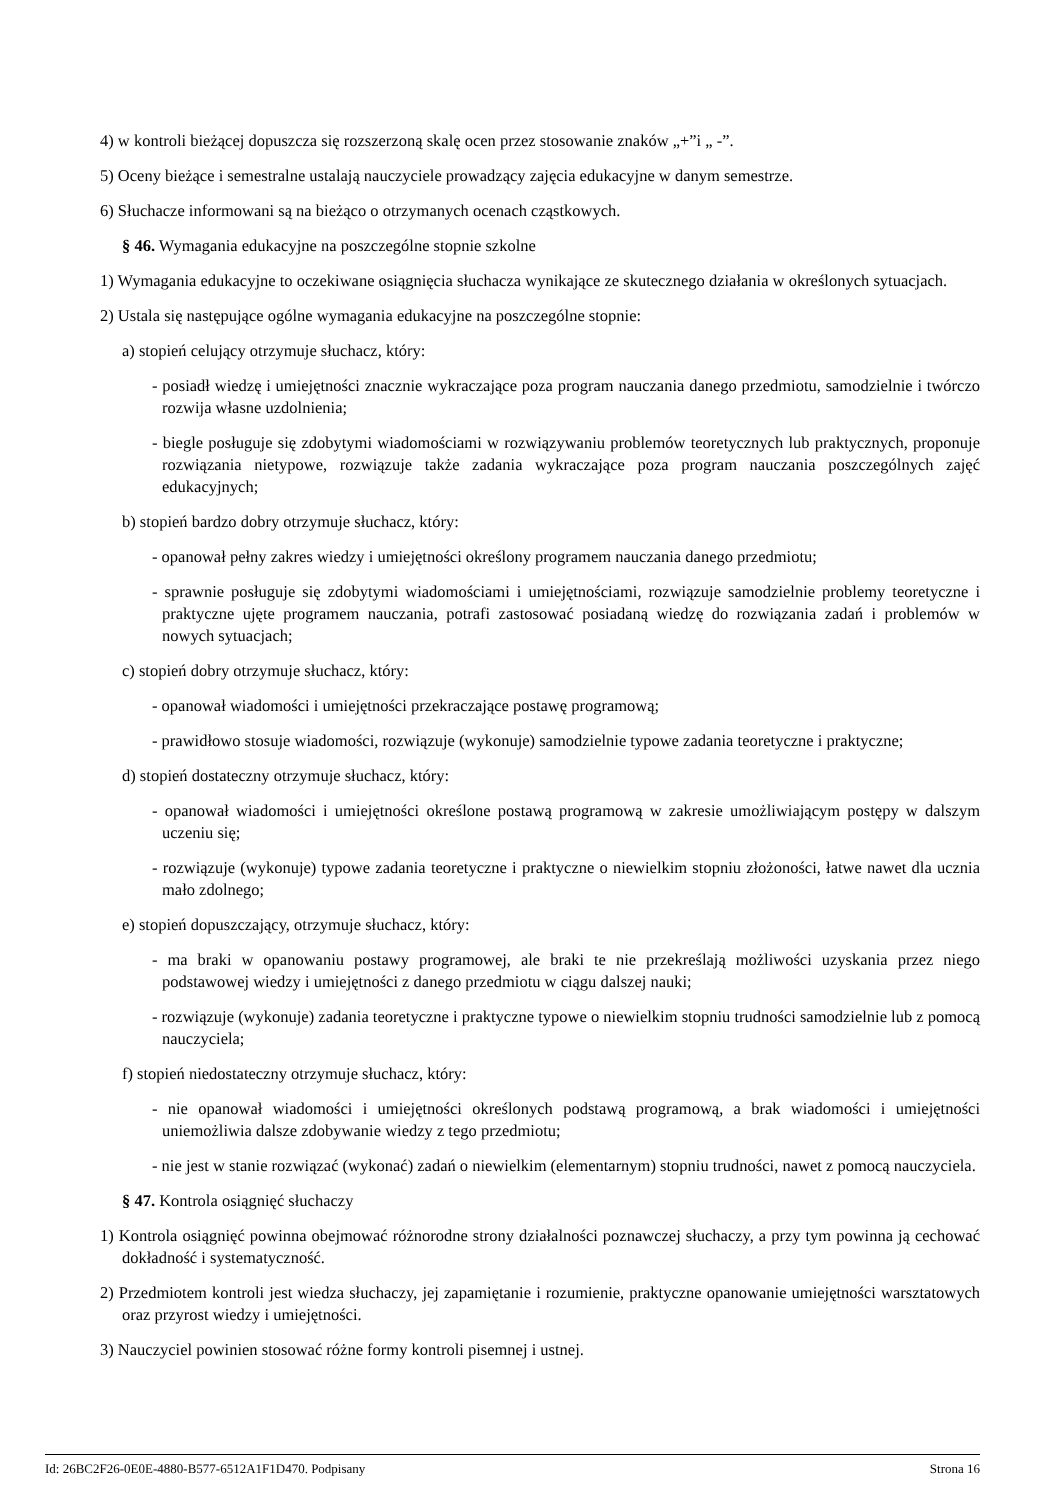4) w kontroli bieżącej dopuszcza się rozszerzoną skalę ocen przez stosowanie znaków „+”i „ -”.
5) Oceny bieżące i semestralne ustalają nauczyciele prowadzący zajęcia edukacyjne w danym semestrze.
6) Słuchacze informowani są na bieżąco o otrzymanych ocenach cząstkowych.
§ 46. Wymagania edukacyjne na poszczególne stopnie szkolne
1) Wymagania edukacyjne to oczekiwane osiągnięcia słuchacza wynikające ze skutecznego działania w określonych sytuacjach.
2) Ustala się następujące ogólne wymagania edukacyjne na poszczególne stopnie:
a) stopień celujący otrzymuje słuchacz, który:
- posiadł wiedzę i umiejętności znacznie wykraczające poza program nauczania danego przedmiotu, samodzielnie i twórczo rozwija własne uzdolnienia;
- biegle posługuje się zdobytymi wiadomościami w rozwiązywaniu problemów teoretycznych lub praktycznych, proponuje rozwiązania nietypowe, rozwiązuje także zadania wykraczające poza program nauczania poszczególnych zajęć edukacyjnych;
b) stopień bardzo dobry otrzymuje słuchacz, który:
- opanował pełny zakres wiedzy i umiejętności określony programem nauczania danego przedmiotu;
- sprawnie posługuje się zdobytymi wiadomościami i umiejętnościami, rozwiązuje samodzielnie problemy teoretyczne i praktyczne ujęte programem nauczania, potrafi zastosować posiadaną wiedzę do rozwiązania zadań i problemów w nowych sytuacjach;
c) stopień dobry otrzymuje słuchacz, który:
- opanował wiadomości i umiejętności przekraczające postawę programową;
- prawidłowo stosuje wiadomości, rozwiązuje (wykonuje) samodzielnie typowe zadania teoretyczne i praktyczne;
d) stopień dostateczny otrzymuje słuchacz, który:
- opanował wiadomości i umiejętności określone postawą programową w zakresie umożliwiającym postępy w dalszym uczeniu się;
- rozwiązuje (wykonuje) typowe zadania teoretyczne i praktyczne o niewielkim stopniu złożoności, łatwe nawet dla ucznia mało zdolnego;
e) stopień dopuszczający, otrzymuje słuchacz, który:
- ma braki w opanowaniu postawy programowej, ale braki te nie przekreślają możliwości uzyskania przez niego podstawowej wiedzy i umiejętności z danego przedmiotu w ciągu dalszej nauki;
- rozwiązuje (wykonuje) zadania teoretyczne i praktyczne typowe o niewielkim stopniu trudności samodzielnie lub z pomocą nauczyciela;
f) stopień niedostateczny otrzymuje słuchacz, który:
- nie opanował wiadomości i umiejętności określonych podstawą programową, a brak wiadomości i umiejętności uniemożliwia dalsze zdobywanie wiedzy z tego przedmiotu;
- nie jest w stanie rozwiązać (wykonać) zadań o niewielkim (elementarnym) stopniu trudności, nawet z pomocą nauczyciela.
§ 47. Kontrola osiągnięć słuchaczy
1) Kontrola osiągnięć powinna obejmować różnorodne strony działalności poznawczej słuchaczy, a przy tym powinna ją cechować dokładność i systematyczność.
2) Przedmiotem kontroli jest wiedza słuchaczy, jej zapamiętanie i rozumienie, praktyczne opanowanie umiejętności warsztatowych oraz przyrost wiedzy i umiejętności.
3) Nauczyciel powinien stosować różne formy kontroli pisemnej i ustnej.
Id: 26BC2F26-0E0E-4880-B577-6512A1F1D470. Podpisany Strona 16